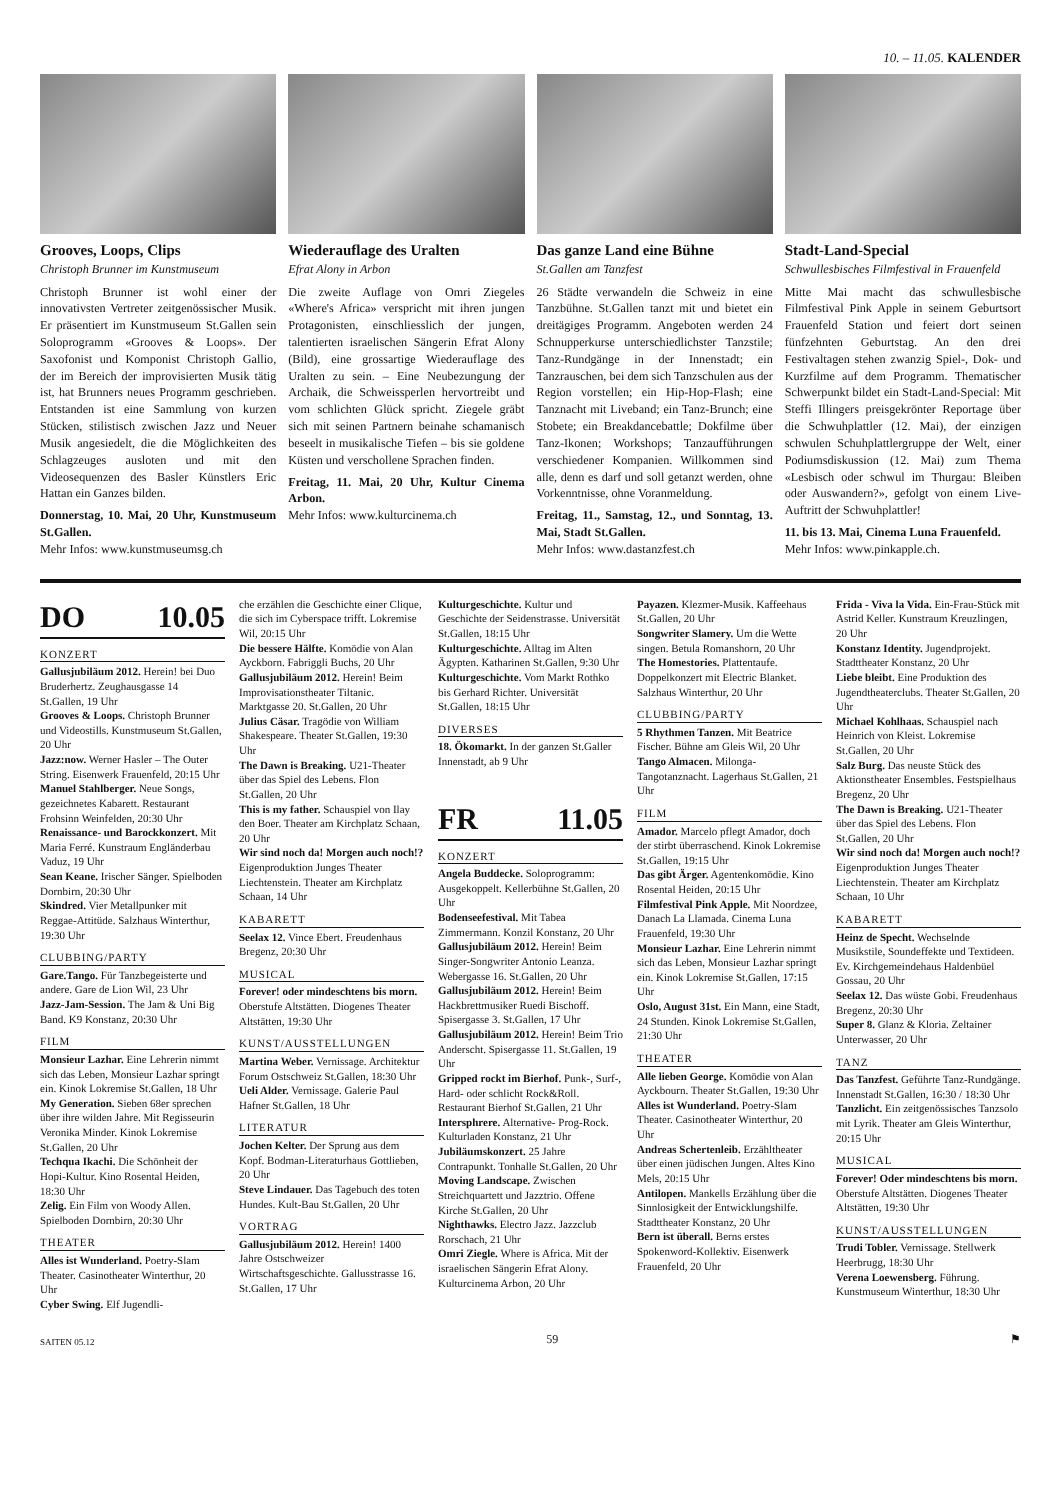10. – 11.05. KALENDER
Grooves, Loops, Clips
Christoph Brunner im Kunstmuseum
Christoph Brunner ist wohl einer der innovativsten Vertreter zeitgenössischer Musik. Er präsentiert im Kunstmuseum St.Gallen sein Soloprogramm «Grooves & Loops». Der Saxofonist und Komponist Christoph Gallio, der im Bereich der improvisierten Musik tätig ist, hat Brunners neues Programm geschrieben. Entstanden ist eine Sammlung von kurzen Stücken, stilistisch zwischen Jazz und Neuer Musik angesiedelt, die die Möglichkeiten des Schlagzeuges ausloten und mit den Videosequenzen des Basler Künstlers Eric Hattan ein Ganzes bilden.
Donnerstag, 10. Mai, 20 Uhr, Kunstmuseum St.Gallen.
Mehr Infos: www.kunstmuseumsg.ch
Wiederauflage des Uralten
Efrat Alony in Arbon
Die zweite Auflage von Omri Ziegeles «Where's Africa» verspricht mit ihren jungen Protagonisten, einschliesslich der jungen, talentierten israelischen Sängerin Efrat Alony (Bild), eine grossartige Wiederauflage des Uralten zu sein. – Eine Neubezungung der Archaik, die Schweissperlen hervortreibt und vom schlichten Glück spricht. Ziegele gräbt sich mit seinen Partnern beinahe schamanisch beseelt in musikalische Tiefen – bis sie goldene Küsten und verschollene Sprachen finden.
Freitag, 11. Mai, 20 Uhr, Kultur Cinema Arbon.
Mehr Infos: www.kulturcinema.ch
Das ganze Land eine Bühne
St.Gallen am Tanzfest
26 Städte verwandeln die Schweiz in eine Tanzbühne. St.Gallen tanzt mit und bietet ein dreitägiges Programm. Angeboten werden 24 Schnupperkurse unterschiedlichster Tanzstile; Tanz-Rundgänge in der Innenstadt; ein Tanzrauschen, bei dem sich Tanzschulen aus der Region vorstellen; ein Hip-Hop-Flash; eine Tanznacht mit Liveband; ein Tanz-Brunch; eine Stobete; ein Breakdancebattle; Dokfilme über Tanz-Ikonen; Workshops; Tanzaufführungen verschiedener Kompanien. Willkommen sind alle, denn es darf und soll getanzt werden, ohne Vorkenntnisse, ohne Voranmeldung.
Freitag, 11., Samstag, 12., und Sonntag, 13. Mai, Stadt St.Gallen.
Mehr Infos: www.dastanzfest.ch
Stadt-Land-Special
Schwullesbisches Filmfestival in Frauenfeld
Mitte Mai macht das schwullesbische Filmfestival Pink Apple in seinem Geburtsort Frauenfeld Station und feiert dort seinen fünfzehnten Geburtstag. An den drei Festivaltagen stehen zwanzig Spiel-, Dok- und Kurzfilme auf dem Programm. Thematischer Schwerpunkt bildet ein Stadt-Land-Special: Mit Steffi Illingers preisgekrönter Reportage über die Schwuhplattler (12. Mai), der einzigen schwulen Schuhplattlergruppe der Welt, einer Podiumsdiskussion (12. Mai) zum Thema «Lesbisch oder schwul im Thurgau: Bleiben oder Auswandern?», gefolgt von einem Live-Auftritt der Schwuhplattler!
11. bis 13. Mai, Cinema Luna Frauenfeld.
Mehr Infos: www.pinkapple.ch.
DO 10.05
KONZERT
Gallusjubiläum 2012. Herein! bei Duo Bruderhertz. Zeughausgasse 14 St.Gallen, 19 Uhr
Grooves & Loops. Christoph Brunner und Videostills. Kunstmuseum St.Gallen, 20 Uhr
Jazz:now. Werner Hasler – The Outer String. Eisenwerk Frauenfeld, 20:15 Uhr
Manuel Stahlberger. Neue Songs, gezeichnetes Kabarett. Restaurant Frohsinn Weinfelden, 20:30 Uhr
Renaissance- und Barockkonzert. Mit Maria Ferré. Kunstraum Engländerbau Vaduz, 19 Uhr
Sean Keane. Irischer Sänger. Spielboden Dornbirn, 20:30 Uhr
Skindred. Vier Metallpunker mit Reggae-Attitüde. Salzhaus Winterthur, 19:30 Uhr
CLUBBING/PARTY
Gare.Tango. Für Tanzbegeisterte und andere. Gare de Lion Wil, 23 Uhr
Jazz-Jam-Session. The Jam & Uni Big Band. K9 Konstanz, 20:30 Uhr
FILM
Monsieur Lazhar. Eine Lehrerin nimmt sich das Leben, Monsieur Lazhar springt ein. Kinok Lokremise St.Gallen, 18 Uhr
My Generation. Sieben 68er sprechen über ihre wilden Jahre. Mit Regisseurin Veronika Minder. Kinok Lokremise St.Gallen, 20 Uhr
Techqua Ikachi. Die Schönheit der Hopi-Kultur. Kino Rosental Heiden, 18:30 Uhr
Zelig. Ein Film von Woody Allen. Spielboden Dornbirn, 20:30 Uhr
THEATER
Alles ist Wunderland. Poetry-Slam Theater. Casinotheater Winterthur, 20 Uhr
Cyber Swing. Elf Jugendli-
che erzählen die Geschichte einer Clique, die sich im Cyberspace trifft. Lokremise Wil, 20:15 Uhr
Die bessere Hälfte. Komödie von Alan Ayckborn. Fabriggli Buchs, 20 Uhr
Gallusjubiläum 2012. Herein! Beim Improvisationstheater Tiltanic. Marktgasse 20. St.Gallen, 20 Uhr
Julius Cäsar. Tragödie von William Shakespeare. Theater St.Gallen, 19:30 Uhr
The Dawn is Breaking. U21-Theater über das Spiel des Lebens. Flon St.Gallen, 20 Uhr
This is my father. Schauspiel von Ilay den Boer. Theater am Kirchplatz Schaan, 20 Uhr
Wir sind noch da! Morgen auch noch!? Eigenproduktion Junges Theater Liechtenstein. Theater am Kirchplatz Schaan, 14 Uhr
KABARETT
Seelax 12. Vince Ebert. Freudenhaus Bregenz, 20:30 Uhr
MUSICAL
Forever! oder mindeschtens bis morn. Oberstufe Altstätten. Diogenes Theater Altstätten, 19:30 Uhr
KUNST/AUSSTELLUNGEN
Martina Weber. Vernissage. Architektur Forum Ostschweiz St.Gallen, 18:30 Uhr
Ueli Alder. Vernissage. Galerie Paul Hafner St.Gallen, 18 Uhr
LITERATUR
Jochen Kelter. Der Sprung aus dem Kopf. Bodman-Literaturhaus Gottlieben, 20 Uhr
Steve Lindauer. Das Tagebuch des toten Hundes. Kult-Bau St.Gallen, 20 Uhr
VORTRAG
Gallusjubiläum 2012. Herein! 1400 Jahre Ostschweizer Wirtschaftsgeschichte. Gallusstrasse 16. St.Gallen, 17 Uhr
Kulturgeschichte. Kultur und Geschichte der Seidenstrasse. Universität St.Gallen, 18:15 Uhr
Kulturgeschichte. Alltag im Alten Ägypten. Katharinen St.Gallen, 9:30 Uhr
Kulturgeschichte. Vom Markt Rothko bis Gerhard Richter. Universität St.Gallen, 18:15 Uhr
DIVERSES
18. Ökomarkt. In der ganzen St.Galler Innenstadt, ab 9 Uhr
FR 11.05
KONZERT
Angela Buddecke. Soloprogramm: Ausgekoppelt. Kellerbühne St.Gallen, 20 Uhr
Bodenseefestival. Mit Tabea Zimmermann. Konzil Konstanz, 20 Uhr
Gallusjubiläum 2012. Herein! Beim Singer-Songwriter Antonio Leanza. Webergasse 16. St.Gallen, 20 Uhr
Gallusjubiläum 2012. Herein! Beim Hackbrettmusiker Ruedi Bischoff. Spisergasse 3. St.Gallen, 17 Uhr
Gallusjubiläum 2012. Herein! Beim Trio Anderscht. Spisergasse 11. St.Gallen, 19 Uhr
Gripped rockt im Bierhof. Punk-, Surf-, Hard- oder schlicht Rock&Roll. Restaurant Bierhof St.Gallen, 21 Uhr
Intersphrere. Alternative- Prog-Rock. Kulturladen Konstanz, 21 Uhr
Jubiläumskonzert. 25 Jahre Contrapunkt. Tonhalle St.Gallen, 20 Uhr
Moving Landscape. Zwischen Streichquartett und Jazztrio. Offene Kirche St.Gallen, 20 Uhr
Nighthawks. Electro Jazz. Jazzclub Rorschach, 21 Uhr
Omri Ziegle. Where is Africa. Mit der israelischen Sängerin Efrat Alony. Kulturcinema Arbon, 20 Uhr
Payazen. Klezmer-Musik. Kaffeehaus St.Gallen, 20 Uhr
Songwriter Slamery. Um die Wette singen. Betula Romanshorn, 20 Uhr
The Homestories. Plattentaufe. Doppelkonzert mit Electric Blanket. Salzhaus Winterthur, 20 Uhr
CLUBBING/PARTY
5 Rhythmen Tanzen. Mit Beatrice Fischer. Bühne am Gleis Wil, 20 Uhr
Tango Almacen. Milonga- Tangotanznacht. Lagerhaus St.Gallen, 21 Uhr
FILM
Amador. Marcelo pflegt Amador, doch der stirbt überraschend. Kinok Lokremise St.Gallen, 19:15 Uhr
Das gibt Ärger. Agentenkomödie. Kino Rosental Heiden, 20:15 Uhr
Filmfestival Pink Apple. Mit Noordzee, Danach La Llamada. Cinema Luna Frauenfeld, 19:30 Uhr
Monsieur Lazhar. Eine Lehrerin nimmt sich das Leben, Monsieur Lazhar springt ein. Kinok Lokremise St.Gallen, 17:15 Uhr
Oslo, August 31st. Ein Mann, eine Stadt, 24 Stunden. Kinok Lokremise St.Gallen, 21:30 Uhr
THEATER
Alle lieben George. Komödie von Alan Ayckbourn. Theater St.Gallen, 19:30 Uhr
Alles ist Wunderland. Poetry-Slam Theater. Casinotheater Winterthur, 20 Uhr
Andreas Schertenleib. Erzähltheater über einen jüdischen Jungen. Altes Kino Mels, 20:15 Uhr
Antilopen. Mankells Erzählung über die Sinnlosigkeit der Entwicklungshilfe. Stadttheater Konstanz, 20 Uhr
Bern ist überall. Berns erstes Spokenword-Kollektiv. Eisenwerk Frauenfeld, 20 Uhr
Frida - Viva la Vida. Ein-Frau-Stück mit Astrid Keller. Kunstraum Kreuzlingen, 20 Uhr
Konstanz Identity. Jugendprojekt. Stadttheater Konstanz, 20 Uhr
Liebe bleibt. Eine Produktion des Jugendtheaterclubs. Theater St.Gallen, 20 Uhr
Michael Kohlhaas. Schauspiel nach Heinrich von Kleist. Lokremise St.Gallen, 20 Uhr
Salz Burg. Das neuste Stück des Aktionstheater Ensembles. Festspielhaus Bregenz, 20 Uhr
The Dawn is Breaking. U21-Theater über das Spiel des Lebens. Flon St.Gallen, 20 Uhr
Wir sind noch da! Morgen auch noch!? Eigenproduktion Junges Theater Liechtenstein. Theater am Kirchplatz Schaan, 10 Uhr
KABARETT
Heinz de Specht. Wechselnde Musikstile, Soundeffekte und Textideen. Ev. Kirchgemeindehaus Haldenbüel Gossau, 20 Uhr
Seelax 12. Das wüste Gobi. Freudenhaus Bregenz, 20:30 Uhr
Super 8. Glanz & Kloria. Zeltainer Unterwasser, 20 Uhr
TANZ
Das Tanzfest. Geführte Tanz-Rundgänge. Innenstadt St.Gallen, 16:30 / 18:30 Uhr
Tanzlicht. Ein zeitgenössisches Tanzsolo mit Lyrik. Theater am Gleis Winterthur, 20:15 Uhr
MUSICAL
Forever! Oder mindeschtens bis morn. Oberstufe Altstätten. Diogenes Theater Altstätten, 19:30 Uhr
KUNST/AUSSTELLUNGEN
Trudi Tobler. Vernissage. Stellwerk Heerbrugg, 18:30 Uhr
Verena Loewensberg. Führung. Kunstmuseum Winterthur, 18:30 Uhr
SAITEN 05.12 59 ⚑